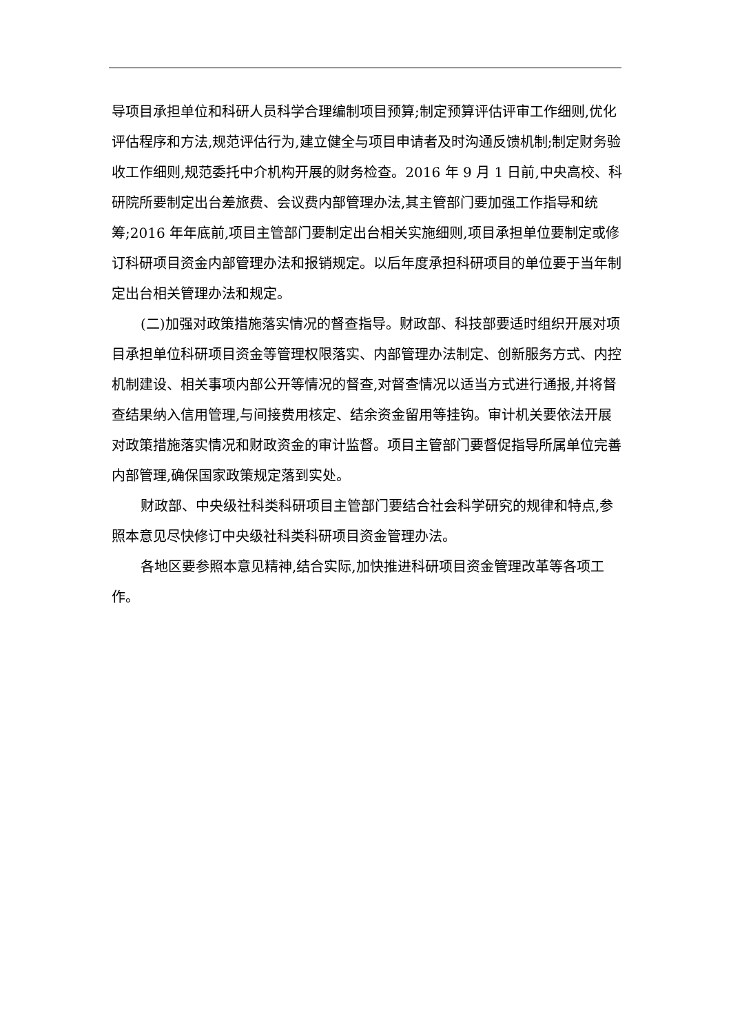导项目承担单位和科研人员科学合理编制项目预算;制定预算评估评审工作细则,优化评估程序和方法,规范评估行为,建立健全与项目申请者及时沟通反馈机制;制定财务验收工作细则,规范委托中介机构开展的财务检查。2016 年 9 月 1 日前,中央高校、科研院所要制定出台差旅费、会议费内部管理办法,其主管部门要加强工作指导和统筹;2016 年年底前,项目主管部门要制定出台相关实施细则,项目承担单位要制定或修订科研项目资金内部管理办法和报销规定。以后年度承担科研项目的单位要于当年制定出台相关管理办法和规定。
(二)加强对政策措施落实情况的督查指导。财政部、科技部要适时组织开展对项目承担单位科研项目资金等管理权限落实、内部管理办法制定、创新服务方式、内控机制建设、相关事项内部公开等情况的督查,对督查情况以适当方式进行通报,并将督查结果纳入信用管理,与间接费用核定、结余资金留用等挂钩。审计机关要依法开展对政策措施落实情况和财政资金的审计监督。项目主管部门要督促指导所属单位完善内部管理,确保国家政策规定落到实处。
财政部、中央级社科类科研项目主管部门要结合社会科学研究的规律和特点,参照本意见尽快修订中央级社科类科研项目资金管理办法。
各地区要参照本意见精神,结合实际,加快推进科研项目资金管理改革等各项工作。